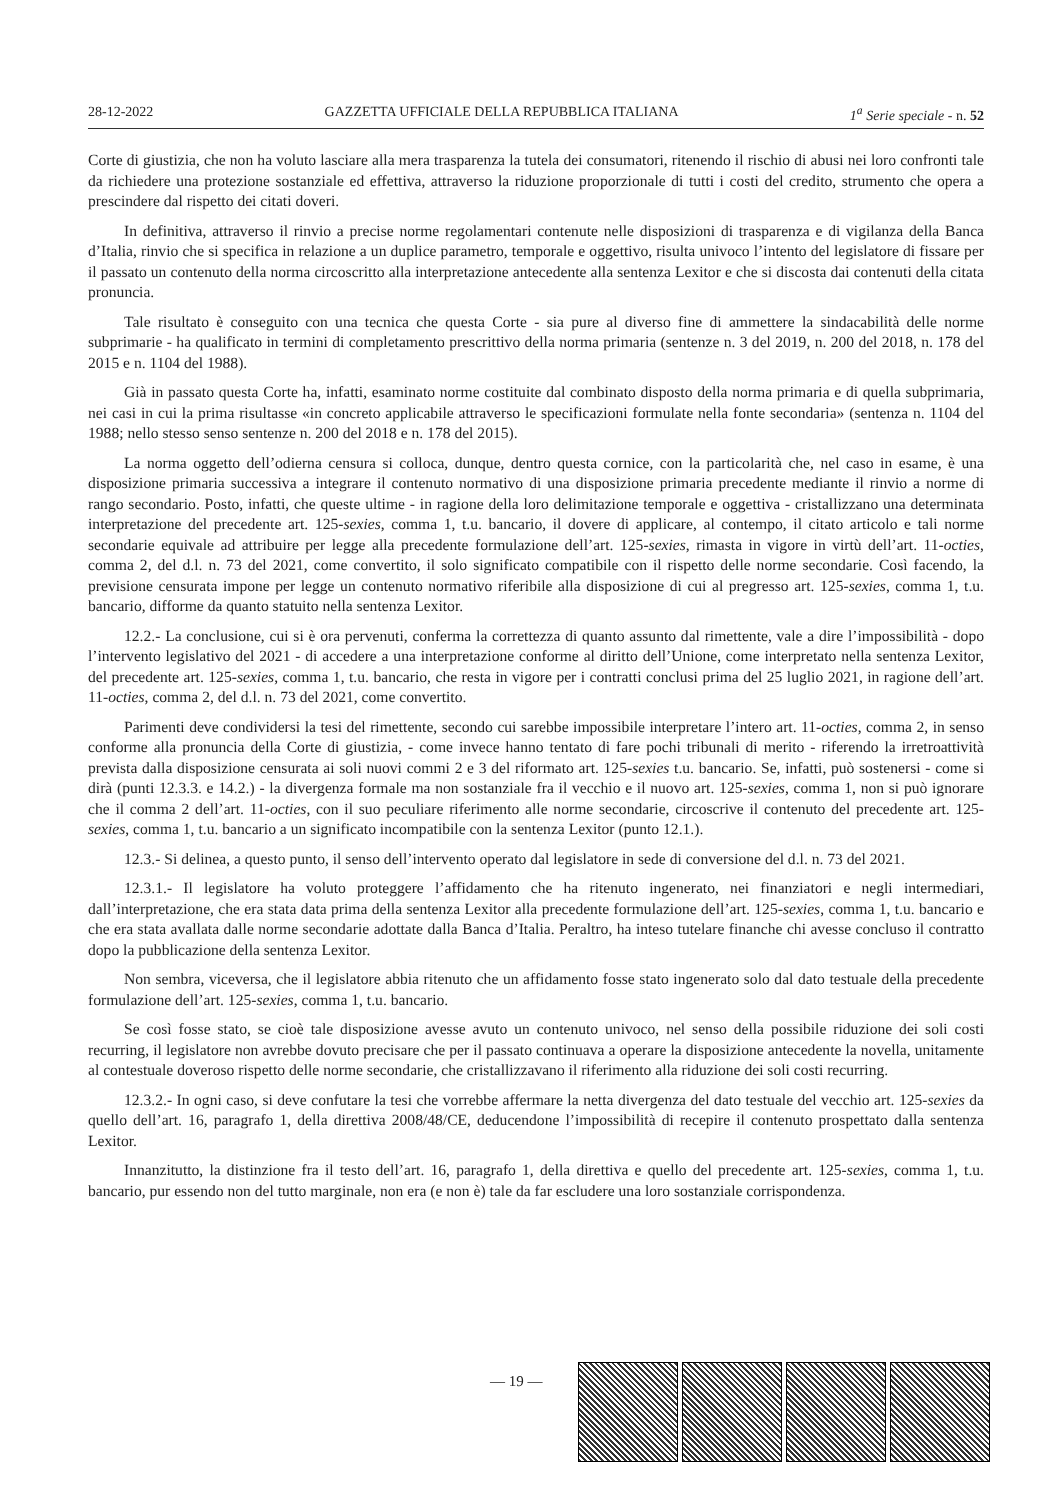28-12-2022 GAZZETTA UFFICIALE DELLA REPUBBLICA ITALIANA 1<sup>a</sup> Serie speciale - n. 52
Corte di giustizia, che non ha voluto lasciare alla mera trasparenza la tutela dei consumatori, ritenendo il rischio di abusi nei loro confronti tale da richiedere una protezione sostanziale ed effettiva, attraverso la riduzione proporzionale di tutti i costi del credito, strumento che opera a prescindere dal rispetto dei citati doveri.
In definitiva, attraverso il rinvio a precise norme regolamentari contenute nelle disposizioni di trasparenza e di vigilanza della Banca d’Italia, rinvio che si specifica in relazione a un duplice parametro, temporale e oggettivo, risulta univoco l’intento del legislatore di fissare per il passato un contenuto della norma circoscritto alla interpretazione antecedente alla sentenza Lexitor e che si discosta dai contenuti della citata pronuncia.
Tale risultato è conseguito con una tecnica che questa Corte - sia pure al diverso fine di ammettere la sindacabilità delle norme subprimarie - ha qualificato in termini di completamento prescrittivo della norma primaria (sentenze n. 3 del 2019, n. 200 del 2018, n. 178 del 2015 e n. 1104 del 1988).
Già in passato questa Corte ha, infatti, esaminato norme costituite dal combinato disposto della norma primaria e di quella subprimaria, nei casi in cui la prima risultasse «in concreto applicabile attraverso le specificazioni formulate nella fonte secondaria» (sentenza n. 1104 del 1988; nello stesso senso sentenze n. 200 del 2018 e n. 178 del 2015).
La norma oggetto dell’odierna censura si colloca, dunque, dentro questa cornice, con la particolarità che, nel caso in esame, è una disposizione primaria successiva a integrare il contenuto normativo di una disposizione primaria precedente mediante il rinvio a norme di rango secondario. Posto, infatti, che queste ultime - in ragione della loro delimitazione temporale e oggettiva - cristallizzano una determinata interpretazione del precedente art. 125-sexies, comma 1, t.u. bancario, il dovere di applicare, al contempo, il citato articolo e tali norme secondarie equivale ad attribuire per legge alla precedente formulazione dell’art. 125-sexies, rimasta in vigore in virtù dell’art. 11-octies, comma 2, del d.l. n. 73 del 2021, come convertito, il solo significato compatibile con il rispetto delle norme secondarie. Così facendo, la previsione censurata impone per legge un contenuto normativo riferibile alla disposizione di cui al pregresso art. 125-sexies, comma 1, t.u. bancario, difforme da quanto statuito nella sentenza Lexitor.
12.2.- La conclusione, cui si è ora pervenuti, conferma la correttezza di quanto assunto dal rimettente, vale a dire l’impossibilità - dopo l’intervento legislativo del 2021 - di accedere a una interpretazione conforme al diritto dell’Unione, come interpretato nella sentenza Lexitor, del precedente art. 125-sexies, comma 1, t.u. bancario, che resta in vigore per i contratti conclusi prima del 25 luglio 2021, in ragione dell’art. 11-octies, comma 2, del d.l. n. 73 del 2021, come convertito.
Parimenti deve condividersi la tesi del rimettente, secondo cui sarebbe impossibile interpretare l’intero art. 11-octies, comma 2, in senso conforme alla pronuncia della Corte di giustizia, - come invece hanno tentato di fare pochi tribunali di merito - riferendo la irretroattività prevista dalla disposizione censurata ai soli nuovi commi 2 e 3 del riformato art. 125-sexies t.u. bancario. Se, infatti, può sostenersi - come si dirà (punti 12.3.3. e 14.2.) - la divergenza formale ma non sostanziale fra il vecchio e il nuovo art. 125-sexies, comma 1, non si può ignorare che il comma 2 dell’art. 11-octies, con il suo peculiare riferimento alle norme secondarie, circoscrive il contenuto del precedente art. 125-sexies, comma 1, t.u. bancario a un significato incompatibile con la sentenza Lexitor (punto 12.1.).
12.3.- Si delinea, a questo punto, il senso dell’intervento operato dal legislatore in sede di conversione del d.l. n. 73 del 2021.
12.3.1.- Il legislatore ha voluto proteggere l’affidamento che ha ritenuto ingenerato, nei finanziatori e negli intermediari, dall’interpretazione, che era stata data prima della sentenza Lexitor alla precedente formulazione dell’art. 125-sexies, comma 1, t.u. bancario e che era stata avallata dalle norme secondarie adottate dalla Banca d’Italia. Peraltro, ha inteso tutelare finanche chi avesse concluso il contratto dopo la pubblicazione della sentenza Lexitor.
Non sembra, viceversa, che il legislatore abbia ritenuto che un affidamento fosse stato ingenerato solo dal dato testuale della precedente formulazione dell’art. 125-sexies, comma 1, t.u. bancario.
Se così fosse stato, se cioè tale disposizione avesse avuto un contenuto univoco, nel senso della possibile riduzione dei soli costi recurring, il legislatore non avrebbe dovuto precisare che per il passato continuava a operare la disposizione antecedente la novella, unitamente al contestuale doveroso rispetto delle norme secondarie, che cristallizzavano il riferimento alla riduzione dei soli costi recurring.
12.3.2.- In ogni caso, si deve confutare la tesi che vorrebbe affermare la netta divergenza del dato testuale del vecchio art. 125-sexies da quello dell’art. 16, paragrafo 1, della direttiva 2008/48/CE, deducendone l’impossibilità di recepire il contenuto prospettato dalla sentenza Lexitor.
Innanzitutto, la distinzione fra il testo dell’art. 16, paragrafo 1, della direttiva e quello del precedente art. 125-sexies, comma 1, t.u. bancario, pur essendo non del tutto marginale, non era (e non è) tale da far escludere una loro sostanziale corrispondenza.
— 19 —